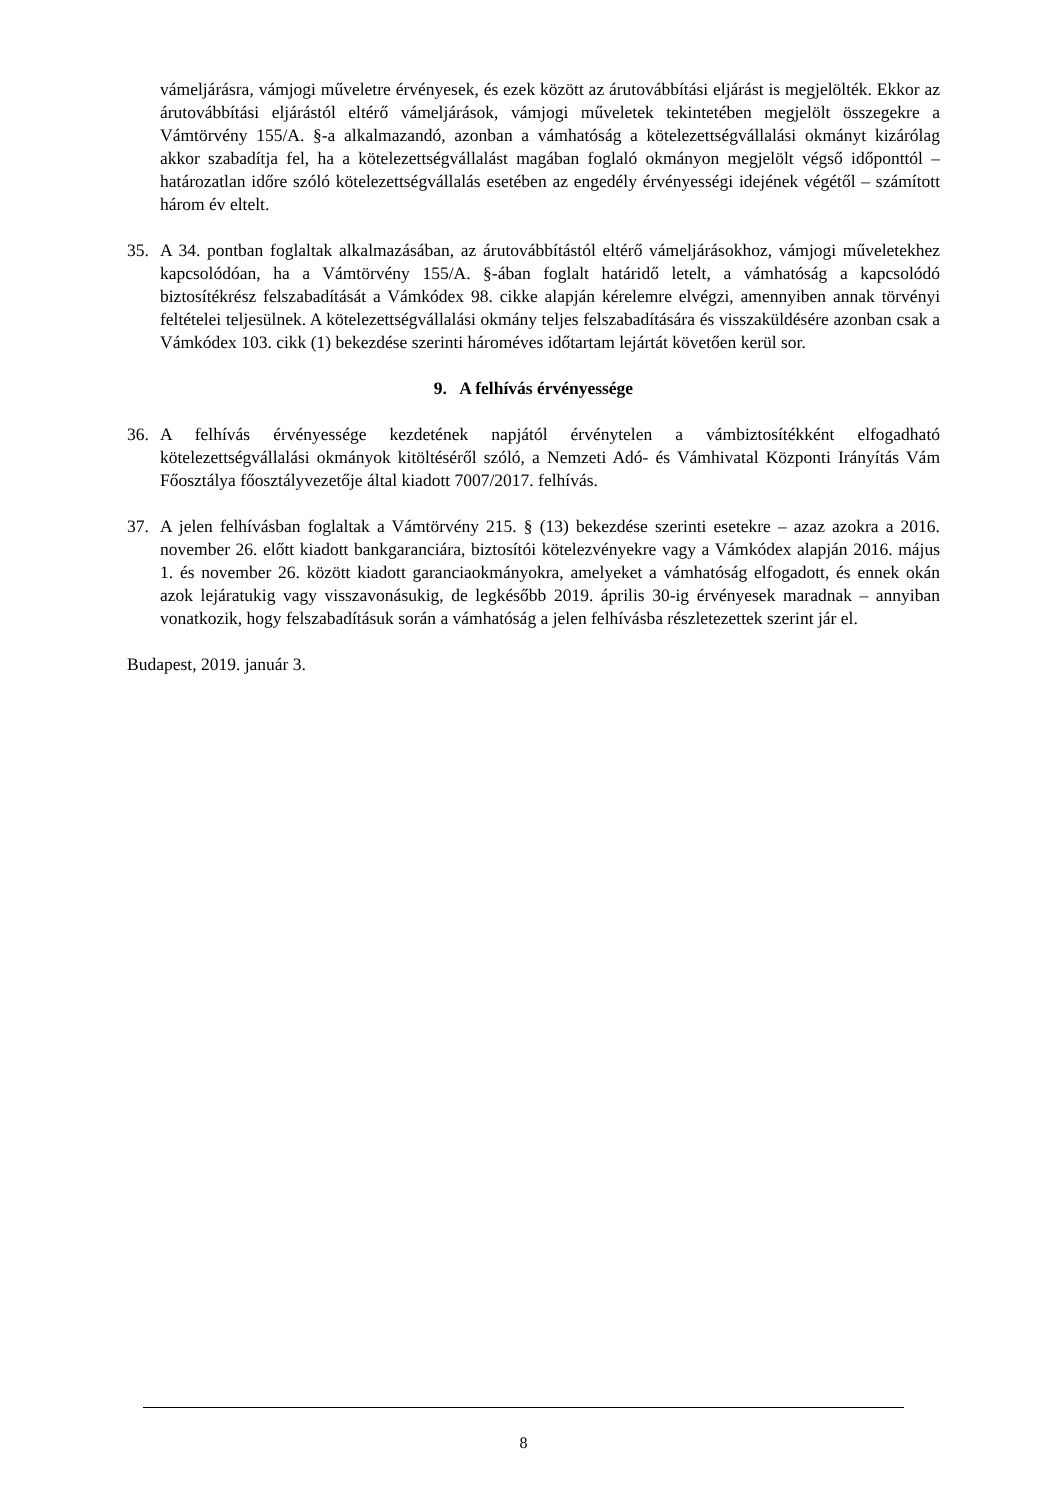vámeljárásra, vámjogi műveletre érvényesek, és ezek között az árutovábbítási eljárást is megjelölték. Ekkor az árutovábbítási eljárástól eltérő vámeljárások, vámjogi műveletek tekintetében megjelölt összegekre a Vámtörvény 155/A. §-a alkalmazandó, azonban a vámhatóság a kötelezettségvállalási okmányt kizárólag akkor szabadítja fel, ha a kötelezettségvállalást magában foglaló okmányon megjelölt végső időponttól – határozatlan időre szóló kötelezettségvállalás esetében az engedély érvényességi idejének végétől – számított három év eltelt.
35. A 34. pontban foglaltak alkalmazásában, az árutovábbítástól eltérő vámeljárásokhoz, vámjogi műveletekhez kapcsolódóan, ha a Vámtörvény 155/A. §-ában foglalt határidő letelt, a vámhatóság a kapcsolódó biztosítékrész felszabadítását a Vámkódex 98. cikke alapján kérelemre elvégzi, amennyiben annak törvényi feltételei teljesülnek. A kötelezettségvállalási okmány teljes felszabadítására és visszaküldésére azonban csak a Vámkódex 103. cikk (1) bekezdése szerinti hároméves időtartam lejártát követően kerül sor.
9. A felhívás érvényessége
36. A felhívás érvényessége kezdetének napjától érvénytelen a vámbiztosítékként elfogadható kötelezettségvállalási okmányok kitöltéséről szóló, a Nemzeti Adó- és Vámhivatal Központi Irányítás Vám Főosztálya főosztályvezetője által kiadott 7007/2017. felhívás.
37. A jelen felhívásban foglaltak a Vámtörvény 215. § (13) bekezdése szerinti esetekre – azaz azokra a 2016. november 26. előtt kiadott bankgaranciára, biztosítói kötelezvényekre vagy a Vámkódex alapján 2016. május 1. és november 26. között kiadott garanciaokmányokra, amelyeket a vámhatóság elfogadott, és ennek okán azok lejáratukig vagy visszavonásukig, de legkésőbb 2019. április 30-ig érvényesek maradnak – annyiban vonatkozik, hogy felszabadításuk során a vámhatóság a jelen felhívásba részletezettek szerint jár el.
Budapest, 2019. január 3.
8